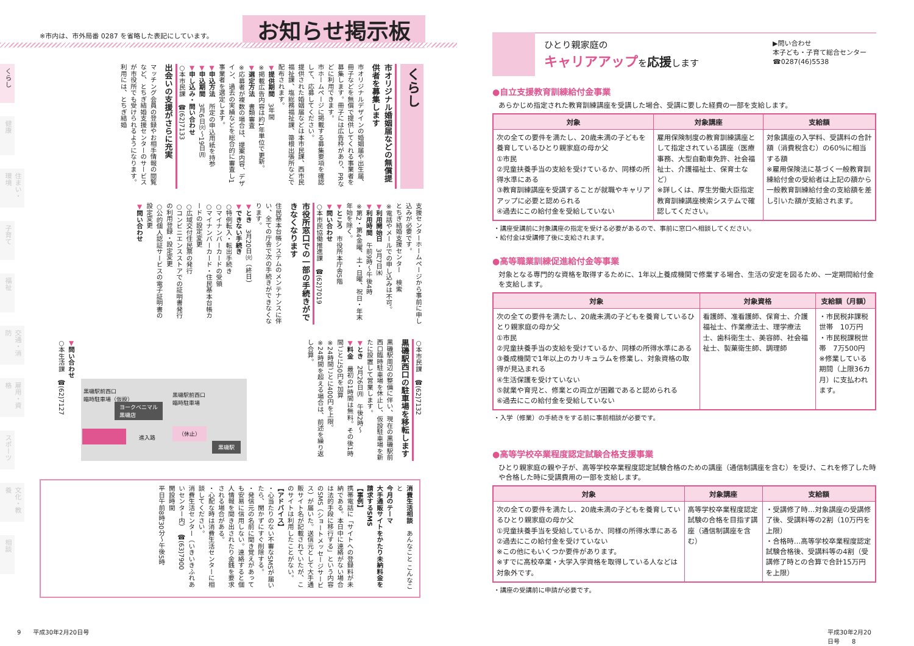※市内は、市外局番 0287 を省略した表記にしています。
お知らせ掲示板
くらし
健康
住まい・環境
子育て
福祉
交通・消防
雇用・資格
スポーツ
文化・教養
相談
くらし
市オリジナル婚姻届などの無償提供者を募集します
市オリジナルデザインの婚姻届や出生届、冊子などを無償で提供してくれる事業者を募集します。冊子には広告枠があり、PRなどに利用できます。
市ホームページに掲載する募集要項を確認して、応募してください。
提供された婚姻届などは本市民課、西市民福祉課、塩総務福祉課、箒根出張所などで配布されます。
▼提供期間　3年間
※掲載広告内容は約1年単位で更新。
▼選定方法　書類審査
※応募者が複数の場合は、提案内容、デザイン、過去の実績などを総合的に審査し1事業者を選定します。
▼申込方法　所定の申込用紙を持参
▼申込期間　3月6日㈫～19日㈪
▼申し込み・問い合わせ
○本市民課　☎(62)7133
出会いの支援がさらに充実
マッチング会員の登録やお相手情報の閲覧など、とちぎ結婚支援センターのサービスが市役所でも受けられるようになります。利用には、とちぎ結婚
支援センターホームページから事前に申し込みが必要です。
とちぎ結婚支援センター　検索
※電話やメールでの申し込みは不可。
▼利用開始日　3月7日㈬
▼利用時間　午前9時～午後4時
※第2・第4金曜、土・日曜、祝日・年末年始を除く。
▼ところ　市役所本庁舎5階
▼問い合わせ
○本市民協働推進課　☎(62)7019
市役所窓口での一部の手続きができなくなります
住民基本台帳システムのメンテナンスに伴い、全ての庁舎で次の手続きができなくなります。
▼とき　3月20日㈫（終日）
▼できない手続き
○特例転入・転出手続き
○マイナンバーカードの受領
○マイナンバーカード・住民基本台帳カードの設定変更
○広域交付住民票の発行
○コンビニエンスストアでの証明書発行の利用登録・設定変更
○公的個人認証サービスの電子証明書の設定変更
▼問い合わせ
○本市民課　☎(62)7132
黒磯駅西口の駐車場を移転します
黒磯駅周辺の整備に伴い、現在の黒磯駅前西口臨時駐車場を休止し、仮設駐車場を新たに設置して営業します。
▼とき　2月26日㈪　午後2時～
▼料金　最初の1時間は無料。その後1時間ごとに50円を加算
※24時間ごとに400円を上限。
※24時間を超える場合は、前述を繰り返し合算。
▼問い合わせ
○本生活課　☎(62)7127
黒磯駅前西口
臨時駐車場（仮設）
黒磯駅前西口
臨時駐車場
ヨークベニマル
黒磯店
進入路
（休止）
黒磯駅
消費生活相談　あんなこと こんなこと
今月のテーマ
大手通販サイトをかたり未納料金を請求するSMS
【事例】
携帯電話に「サイトへの登録料が未納である。本日中に連絡がない場合は法的手段に移行する」という内容のSMS（ショートメッセージサービス）が届いた。送信元として大手通販サイト名が記載されていたが、このサイトは利用したことがない。
【アドバイス】
・心当たりのない不審なSMSが届いたら、開かずにすぐ削除する。
・発信元の名前に聞き覚えがあっても安易に信用しない。連絡すると個人情報を聞き出されたり金銭を要求される場合がある。
・心配な時は消費生活センターに相談してください。
消費生活センター（いきいきふれあいセンター内）　☎(63)7900
開設時間
平日午前8時30分～午後5時
9　　平成30年2月20日号
ひとり親家庭の
キャリアアップを応援します
▶問い合わせ
本子ども・子育て総合センター
☎0287(46)5538
●自立支援教育訓練給付金事業
あらかじめ指定された教育訓練講座を受講した場合、受講に要した経費の一部を支給します。
| 対象 | 対象講座 | 支給額 |
| --- | --- | --- |
| 次の全ての要件を満たし、20歳未満の子どもを養育しているひとり親家庭の母か父 ①市民 ②児童扶養手当の支給を受けているか、同様の所得水準にある ③教育訓練講座を受講することが就職やキャリアアップに必要と認められる ④過去にこの給付金を受給していない | 雇用保険制度の教育訓練講座として指定されている講座（医療事務、大型自動車免許、社会福祉士、介護福祉士、保育士など） ※詳しくは、厚生労働大臣指定教育訓練講座検索システムで確認してください。 | 対象講座の入学料、受講料の合計額（消費税含む）の60%に相当する額 ※雇用保険法に基づく一般教育訓練給付金の受給者は上記の額から一般教育訓練給付金の支給額を差し引いた額が支給されます。 |
・講座受講前に対象講座の指定を受ける必要があるので、事前に窓口へ相談してください。
・給付金は受講修了後に支給されます。
●高等職業訓練促進給付金等事業
対象となる専門的な資格を取得するために、1年以上養成機関で修業する場合、生活の安定を図るため、一定期間給付金を支給します。
| 対象 | 対象資格 | 支給額（月額） |
| --- | --- | --- |
| 次の全ての要件を満たし、20歳未満の子どもを養育しているひとり親家庭の母か父 ①市民 ②児童扶養手当の支給を受けているか、同様の所得水準にある ③養成機関で1年以上のカリキュラムを修業し、対象資格の取得が見込まれる ④生活保護を受けていない ⑤就業や育児と、修業との両立が困難であると認められる ⑥過去にこの給付金を受給していない | 看護師、准看護師、保育士、介護福祉士、作業療法士、理学療法士、歯科衛生士、美容師、社会福祉士、製菓衛生師、調理師 | ・市民税非課税世帯 10万円 ・市民税課税世帯 7万500円 ※修業している期間（上限36カ月）に支払われます。 |
・入学（修業）の手続きをする前に事前相談が必要です。
●高等学校卒業程度認定試験合格支援事業
ひとり親家庭の親や子が、高等学校卒業程度認定試験合格のための講座（通信制講座を含む）を受け、これを修了した時や合格した時に受講費用の一部を支給します。
| 対象 | 対象講座 | 支給額 |
| --- | --- | --- |
| 次の全ての要件を満たし、20歳未満の子どもを養育しているひとり親家庭の母か父 ①児童扶養手当を受給しているか、同様の所得水準にある ②過去にこの給付金を受けていない ※この他にもいくつか要件があります。 ※すでに高校卒業・大学入学資格を取得している人などは対象外です。 | 高等学校卒業程度認定試験の合格を目指す講座（通信制講座を含む） | ・受講修了時…対象講座の受講修了後、受講料等の2割（10万円を上限） ・合格時…高等学校卒業程度認定試験合格後、受講料等の4割（受講修了時との合算で合計15万円を上限） |
・講座の受講前に申請が必要です。
平成30年2月20日号　　8